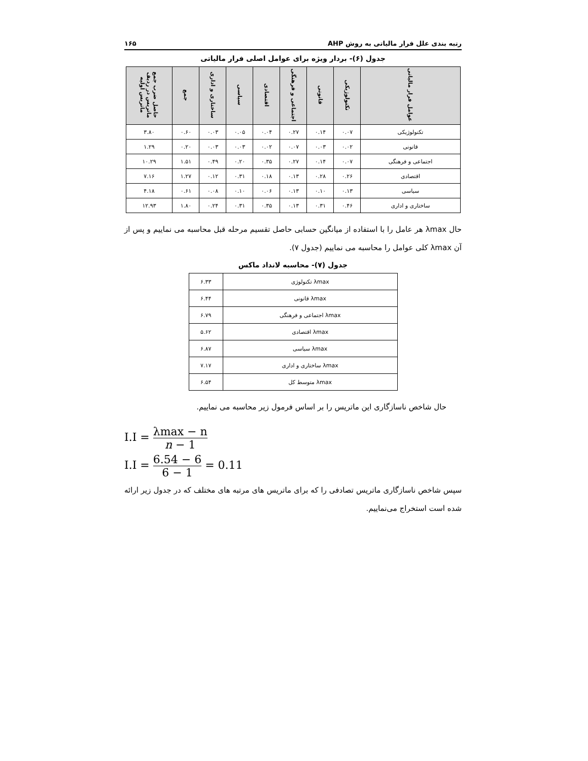رتبه بندی علل فرار مالیاتی به روش AHP ۱۶۵
جدول (۶)- بردار ویژه برای عوامل اصلی فرار مالیاتی
| عوامل فرار مالیاتی | تکنولوژیکی | قانونی | اجتماعی و فرهنگی | اقتصادی | سیاسی | ساختاری و اداری | جمع | حاصل ضرب جمع ماتریس در ردیف ماتریس اولیه |
| --- | --- | --- | --- | --- | --- | --- | --- | --- |
| تکنولوژیکی | ۰.۰۷ | ۰.۱۴ | ۰.۲۷ | ۰.۰۴ | ۰.۰۵ | ۰.۰۳ | ۰.۶۰ | ۳.۸۰ |
| قانونی | ۰.۰۲ | ۰.۰۳ | ۰.۰۷ | ۰.۰۲ | ۰.۰۳ | ۰.۰۳ | ۰.۲۰ | ۱.۲۹ |
| اجتماعی و فرهنگی | ۰.۰۷ | ۰.۱۴ | ۰.۲۷ | ۰.۳۵ | ۰.۲۰ | ۰.۴۹ | ۱.۵۱ | ۱۰.۲۹ |
| اقتصادی | ۰.۲۶ | ۰.۲۸ | ۰.۱۳ | ۰.۱۸ | ۰.۳۱ | ۰.۱۲ | ۱.۲۷ | ۷.۱۶ |
| سیاسی | ۰.۱۳ | ۰.۱۰ | ۰.۱۳ | ۰.۰۶ | ۰.۱۰ | ۰.۰۸ | ۰.۶۱ | ۴.۱۸ |
| ساختاری و اداری | ۰.۴۶ | ۰.۳۱ | ۰.۱۳ | ۰.۳۵ | ۰.۳۱ | ۰.۲۴ | ۱.۸۰ | ۱۲.۹۳ |
حال λmax هر عامل را با استفاده از میانگین حسابی حاصل تقسیم مرحله قبل محاسبه می نماییم و پس از آن λmax کلی عوامل را محاسبه می نماییم (جدول ۷).
جدول (۷)- محاسبه لانداد ماکس
| λmax تکنولوژی | ۶.۳۳ |
| λmax قانونی | ۶.۴۴ |
| λmax اجتماعی و فرهنگی | ۶.۷۹ |
| λmax اقتصادی | ۵.۶۲ |
| λmax سیاسی | ۶.۸۷ |
| λmax ساختاری و اداری | ۷.۱۷ |
| λmax متوسط کل | ۶.۵۴ |
حال شاخص ناسازگاری این ماتریس را بر اساس فرمول زیر محاسبه می نماییم.
I.I = λmax − n n − 1
I.I = 6.54 − 6 6 − 1 = 0.11
سپس شاخص ناسازگاری ماتریس تصادفی را که برای ماتریس های مرتبه های مختلف که در جدول زیر ارائه شده است استخراج می‌نماییم.